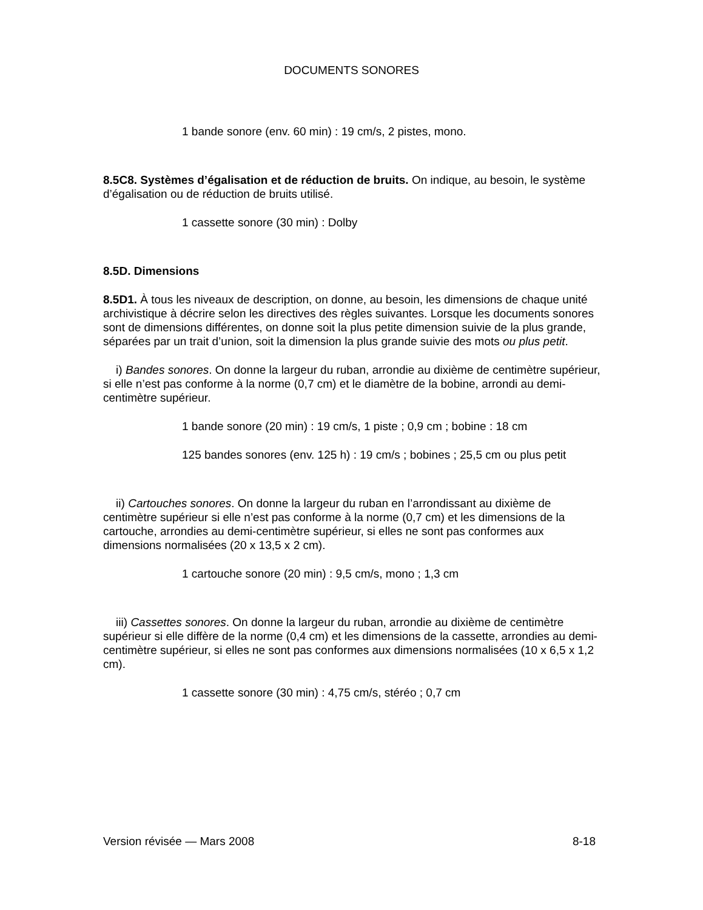DOCUMENTS SONORES
1 bande sonore (env. 60 min) : 19 cm/s, 2 pistes, mono.
8.5C8. Systèmes d’égalisation et de réduction de bruits. On indique, au besoin, le système d’égalisation ou de réduction de bruits utilisé.
1 cassette sonore (30 min) : Dolby
8.5D. Dimensions
8.5D1. À tous les niveaux de description, on donne, au besoin, les dimensions de chaque unité archivistique à décrire selon les directives des règles suivantes. Lorsque les documents sonores sont de dimensions différentes, on donne soit la plus petite dimension suivie de la plus grande, séparées par un trait d’union, soit la dimension la plus grande suivie des mots ou plus petit.
i) Bandes sonores. On donne la largeur du ruban, arrondie au dixième de centimètre supérieur, si elle n’est pas conforme à la norme (0,7 cm) et le diamètre de la bobine, arrondi au demi-centimètre supérieur.
1 bande sonore (20 min) : 19 cm/s, 1 piste ; 0,9 cm ; bobine : 18 cm
125 bandes sonores (env. 125 h) : 19 cm/s ; bobines ; 25,5 cm ou plus petit
ii) Cartouches sonores. On donne la largeur du ruban en l’arrondissant au dixième de centimètre supérieur si elle n’est pas conforme à la norme (0,7 cm) et les dimensions de la cartouche, arrondies au demi-centimètre supérieur, si elles ne sont pas conformes aux dimensions normalisées (20 x 13,5 x 2 cm).
1 cartouche sonore (20 min) : 9,5 cm/s, mono ; 1,3 cm
iii) Cassettes sonores. On donne la largeur du ruban, arrondie au dixième de centimètre supérieur si elle diffère de la norme (0,4 cm) et les dimensions de la cassette, arrondies au demi-centimètre supérieur, si elles ne sont pas conformes aux dimensions normalisées (10 x 6,5 x 1,2 cm).
1 cassette sonore (30 min) : 4,75 cm/s, stéréo ; 0,7 cm
Version révisée — Mars 2008 8-18